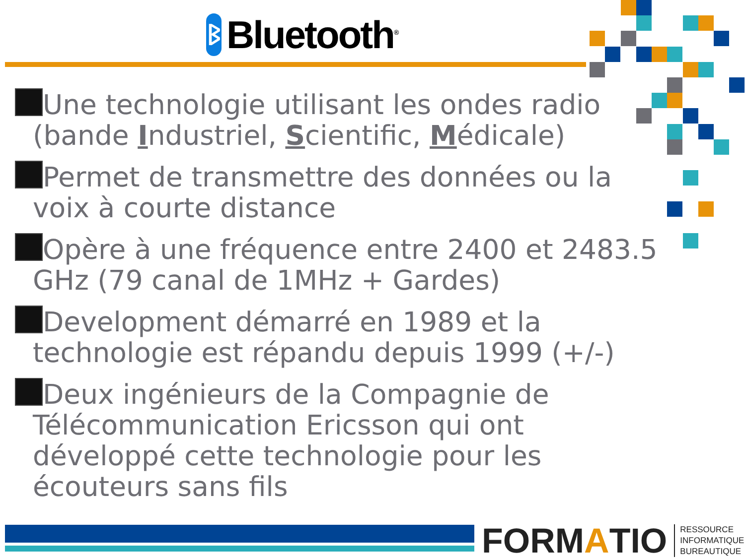ᛒ
Bluetooth<sup>®</sup>
Une technologie utilisant les ondes radio (bande Industriel, Scientific, Médicale)
Permet de transmettre des données ou la voix à courte distance
Opère à une fréquence entre 2400 et 2483.5 GHz (79 canal de 1MHz + Gardes)
Development démarré en 1989 et la technologie est répandu depuis 1999 (+/-)
Deux ingénieurs de la Compagnie de Télécommunication Ericsson qui ont développé cette technologie pour les écouteurs sans fils
FORM A TIO RESSOURCE
INFORMATIQUE
BUREAUTIQUE